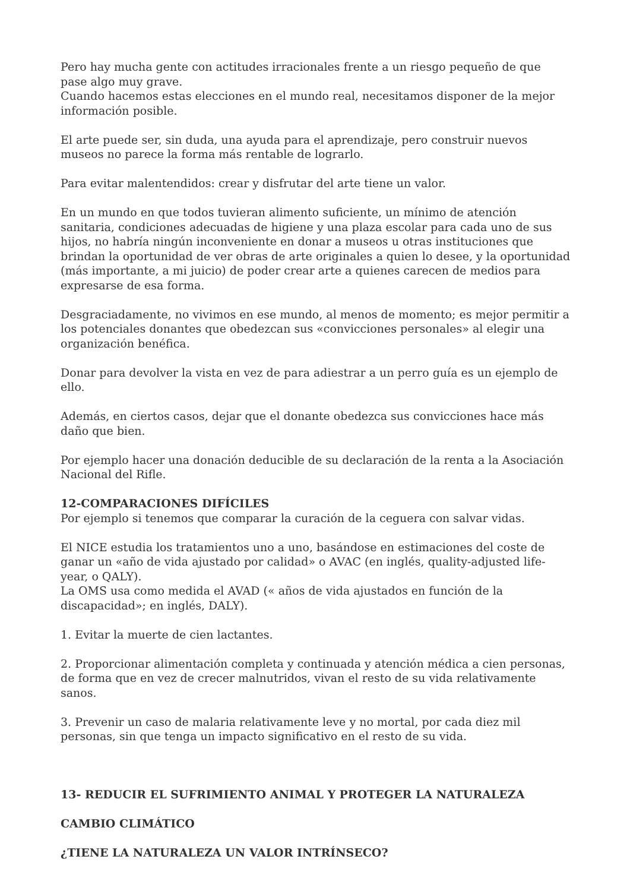Pero hay mucha gente con actitudes irracionales frente a un riesgo pequeño de que pase algo muy grave.
Cuando hacemos estas elecciones en el mundo real, necesitamos disponer de la mejor información posible.
El arte puede ser, sin duda, una ayuda para el aprendizaje, pero construir nuevos museos no parece la forma más rentable de lograrlo.
Para evitar malentendidos: crear y disfrutar del arte tiene un valor.
En un mundo en que todos tuvieran alimento suficiente, un mínimo de atención sanitaria, condiciones adecuadas de higiene y una plaza escolar para cada uno de sus hijos, no habría ningún inconveniente en donar a museos u otras instituciones que brindan la oportunidad de ver obras de arte originales a quien lo desee, y la oportunidad (más importante, a mi juicio) de poder crear arte a quienes carecen de medios para expresarse de esa forma.
Desgraciadamente, no vivimos en ese mundo, al menos de momento; es mejor permitir a los potenciales donantes que obedezcan sus «convicciones personales» al elegir una organización benéfica.
Donar para devolver la vista en vez de para adiestrar a un perro guía es un ejemplo de ello.
Además, en ciertos casos, dejar que el donante obedezca sus convicciones hace más daño que bien.
Por ejemplo hacer una donación deducible de su declaración de la renta a la Asociación Nacional del Rifle.
12-COMPARACIONES DIFÍCILES
Por ejemplo si tenemos que comparar la curación de la ceguera con salvar vidas.
El NICE estudia los tratamientos uno a uno, basándose en estimaciones del coste de ganar un «año de vida ajustado por calidad» o AVAC (en inglés, quality-adjusted life-year, o QALY).
La OMS usa como medida el AVAD (« años de vida ajustados en función de la discapacidad»; en inglés, DALY).
1. Evitar la muerte de cien lactantes.
2. Proporcionar alimentación completa y continuada y atención médica a cien personas, de forma que en vez de crecer malnutridos, vivan el resto de su vida relativamente sanos.
3. Prevenir un caso de malaria relativamente leve y no mortal, por cada diez mil personas, sin que tenga un impacto significativo en el resto de su vida.
13- REDUCIR EL SUFRIMIENTO ANIMAL Y PROTEGER LA NATURALEZA
CAMBIO CLIMÁTICO
¿TIENE LA NATURALEZA UN VALOR INTRÍNSECO?